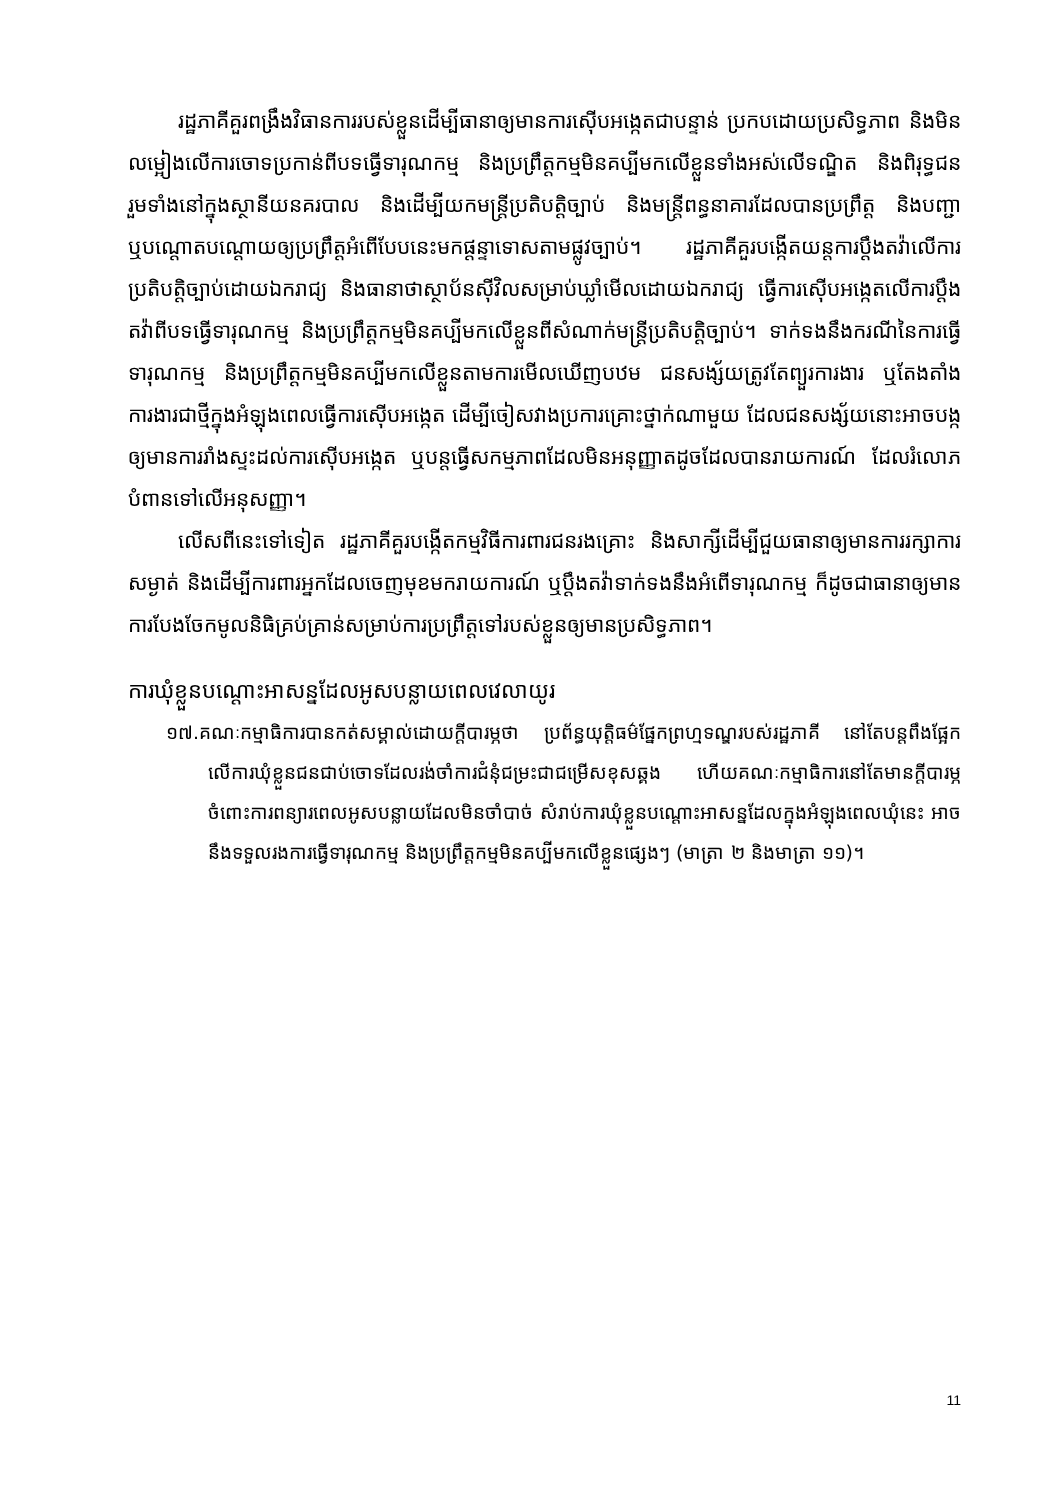រដ្ឋភាគីគួរពង្រឹងវិធានការរបស់ខ្លួនដើម្បីធានាឲ្យមានការស៊ើបអង្កេតជាបន្ទាន់ ប្រកបដោយប្រសិទ្ធភាព និងមិនលម្អៀងលើការចោទប្រកាន់ពីបទធ្វើទារុណកម្ម និងប្រព្រឹត្តកម្មមិនគប្បីមកលើខ្លួនទាំងអស់លើទណ្ឌិត និងពិរុទ្ធជន រួមទាំងនៅក្នុងស្ថានីយនគរបាល និងដើម្បីយកមន្ត្រីប្រតិបត្តិច្បាប់ និងមន្ត្រីពន្ធនាគារដែលបានប្រព្រឹត្ត និងបញ្ជា ឬបណ្តោតបណ្តោយឲ្យប្រព្រឹត្តអំពើបែបនេះមកផ្តន្ទាទោសតាមផ្លូវច្បាប់។ រដ្ឋភាគីគួរបង្កើតយន្តការប្តឹងតវ៉ាលើការប្រតិបត្តិច្បាប់ដោយឯករាជ្យ និងធានាថាស្ថាប័នស៊ីវិលសម្រាប់ឃ្លាំមើលដោយឯករាជ្យ ធ្វើការស៊ើបអង្កេតលើការប្តឹងតវ៉ាពីបទធ្វើទារុណកម្ម និងប្រព្រឹត្តកម្មមិនគប្បីមកលើខ្លួនពីសំណាក់មន្ត្រីប្រតិបត្តិច្បាប់។ ទាក់ទងនឹងករណីនៃការធ្វើទារុណកម្ម និងប្រព្រឹត្តកម្មមិនគប្បីមកលើខ្លួនតាមការមើលឃើញបឋម ជនសង្ស័យត្រូវតែព្យួរការងារ ឬតែងតាំងការងារជាថ្មីក្នុងអំឡុងពេលធ្វើការស៊ើបអង្កេត ដើម្បីចៀសវាងប្រការគ្រោះថ្នាក់ណាមួយ ដែលជនសង្ស័យនោះអាចបង្កឲ្យមានការរាំងស្ទះដល់ការស៊ើបអង្កេត ឬបន្តធ្វើសកម្មភាពដែលមិនអនុញ្ញាតដូចដែលបានរាយការណ៍ ដែលរំលោភបំពានទៅលើអនុសញ្ញា។
លើសពីនេះទៅទៀត រដ្ឋភាគីគួរបង្កើតកម្មវិធីការពារជនរងគ្រោះ និងសាក្សីដើម្បីជួយធានាឲ្យមានការរក្សាការសម្ងាត់ និងដើម្បីការពារអ្នកដែលចេញមុខមករាយការណ៍ ឬប្តឹងតវ៉ាទាក់ទងនឹងអំពើទារុណកម្ម ក៏ដូចជាធានាឲ្យមានការបែងចែកមូលនិធិគ្រប់គ្រាន់សម្រាប់ការប្រព្រឹត្តទៅរបស់ខ្លួនឲ្យមានប្រសិទ្ធភាព។
ការឃុំខ្លួនបណ្តោះអាសន្នដែលអូសបន្លាយពេលវេលាយូរ
១៧.គណៈកម្មាធិការបានកត់សម្គាល់ដោយក្តីបារម្ភថា ប្រព័ន្ធយុត្តិធម៌ផ្នែកព្រហ្មទណ្ឌរបស់រដ្ឋភាគី នៅតែបន្តពឹងផ្អែកលើការឃុំខ្លួនជនជាប់ចោទដែលរង់ចាំការជំនុំជម្រះជាជម្រើសខុសឆ្គង ហើយគណៈកម្មាធិការនៅតែមានក្តីបារម្ភចំពោះការពន្យារពេលអូសបន្លាយដែលមិនចាំបាច់ សំរាប់ការឃុំខ្លួនបណ្តោះអាសន្នដែលក្នុងអំឡុងពេលឃុំនេះ អាចនឹងទទួលរងការធ្វើទារុណកម្ម និងប្រព្រឹត្តកម្មមិនគប្បីមកលើខ្លួនផ្សេងៗ (មាត្រា ២ និងមាត្រា ១១)។
11